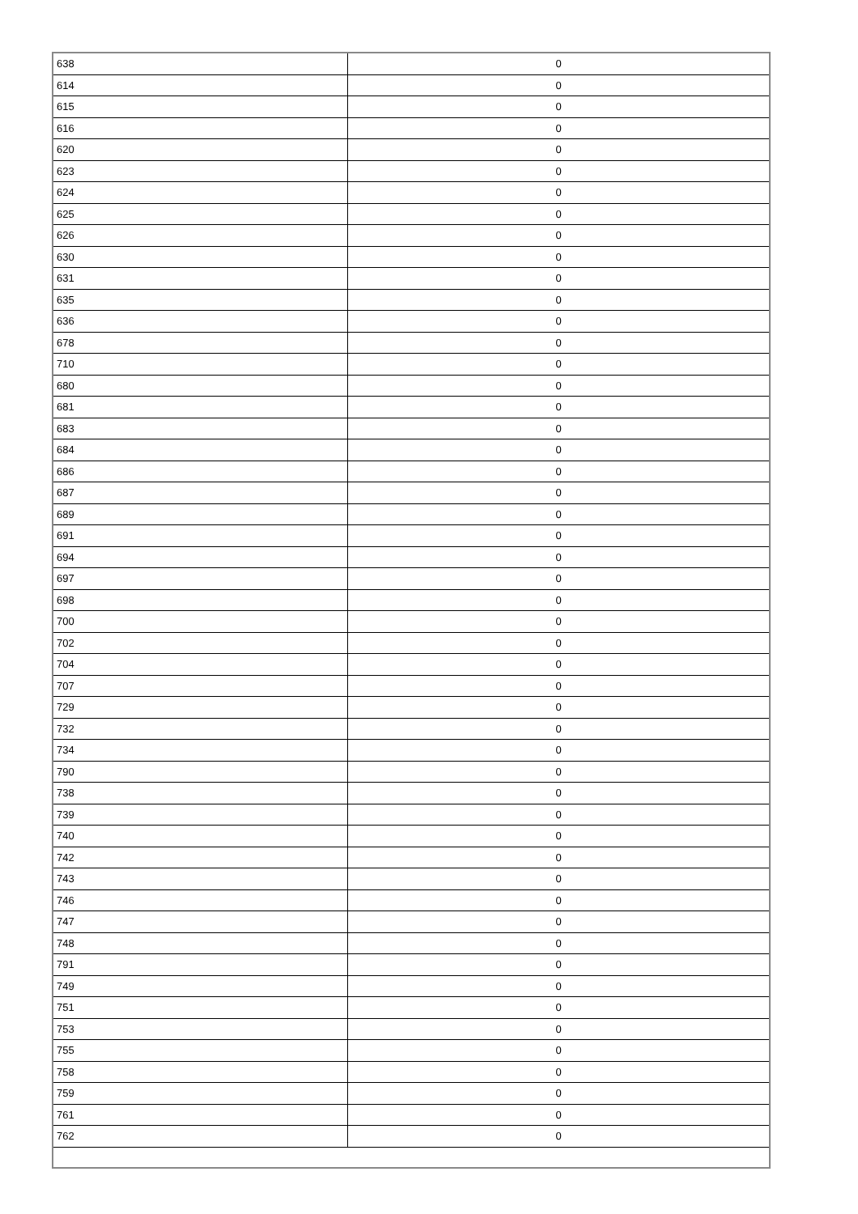| 638 | 0 |
| 614 | 0 |
| 615 | 0 |
| 616 | 0 |
| 620 | 0 |
| 623 | 0 |
| 624 | 0 |
| 625 | 0 |
| 626 | 0 |
| 630 | 0 |
| 631 | 0 |
| 635 | 0 |
| 636 | 0 |
| 678 | 0 |
| 710 | 0 |
| 680 | 0 |
| 681 | 0 |
| 683 | 0 |
| 684 | 0 |
| 686 | 0 |
| 687 | 0 |
| 689 | 0 |
| 691 | 0 |
| 694 | 0 |
| 697 | 0 |
| 698 | 0 |
| 700 | 0 |
| 702 | 0 |
| 704 | 0 |
| 707 | 0 |
| 729 | 0 |
| 732 | 0 |
| 734 | 0 |
| 790 | 0 |
| 738 | 0 |
| 739 | 0 |
| 740 | 0 |
| 742 | 0 |
| 743 | 0 |
| 746 | 0 |
| 747 | 0 |
| 748 | 0 |
| 791 | 0 |
| 749 | 0 |
| 751 | 0 |
| 753 | 0 |
| 755 | 0 |
| 758 | 0 |
| 759 | 0 |
| 761 | 0 |
| 762 | 0 |